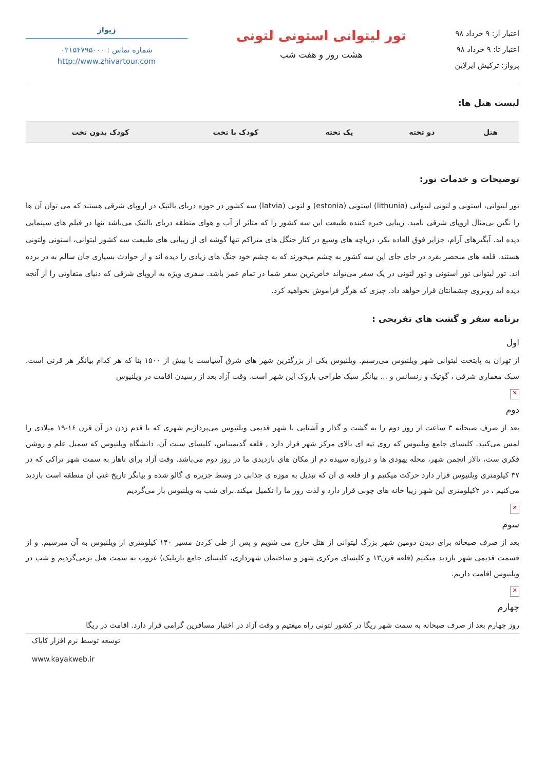اعتبار از: ۹ خرداد ۹۸
اعتبار تا: ۹ خرداد ۹۸
پرواز: ترکیش ایرلاین
تور لیتوانی استونی لتونی
هشت روز و هفت شب
ژیوار
شماره تماس : ۰۲۱۵۴۷۹۵۰۰۰
http://www.zhivartour.com
لیست هتل ها:
| هتل | دو تخته | یک تخته | کودک با تخت | کودک بدون تخت |
| --- | --- | --- | --- | --- |
توضیحات و خدمات تور:
تور لیتوانی، استونی و لتونی لیتوانی (lithunia) استونی (estonia) و لتونی (latvia) سه کشور در حوزه دریای بالتیک در اروپای شرقی هستند که می توان آن ها را نگین بی‌مثال اروپای شرقی نامید. زیبایی خیره کننده طبیعت این سه کشور را که متاثر از آب و هوای منطقه دریای بالتیک می‌باشد تنها در فیلم های سینمایی دیده اید. آبگیرهای آرام، جزایر فوق العاده بکر، دریاچه های وسیع در کنار جنگل های متراکم تنها گوشه ای از زیبایی های طبیعت سه کشور لیتوانی، استونی ولتونی هستند. قلعه های منحصر بفرد در جای جای این سه کشور به چشم میخورند که به چشم خود جنگ های زیادی را دیده اند و از حوادث بسیاری جان سالم به در برده اند. تور لیتوانی تور استونی و تور لتونی در یک سفر می‌تواند خاص‌ترین سفر شما در تمام عمر باشد. سفری ویژه به اروپای شرقی که دنیای متفاوتی را از آنجه دیده اید روبروی چشمانتان قرار خواهد داد. چیزی که هرگز فراموش نخواهید کرد.
برنامه سفر و گشت های تفریحی :
اول
از تهران به پایتخت لیتوانی شهر ویلنیوس می‌رسیم. ویلنیوس یکی از بزرگترین شهر های شرق آسیاست با بیش از ۱۵۰۰ بنا که هر کدام بیانگر هر قرنی است. سبک معماری شرقی ، گوتیک و رنسانس و ... بیانگر سبک طراحی باروک این شهر است. وقت آزاد بعد از رسیدن اقامت در ویلنیوس
✕
دوم
بعد از صرف صبحانه ۳ ساعت از روز دوم را به گشت و گذار و آشنایی با شهر قدیمی ویلنیوس می‌پردازیم شهری که با قدم زدن در آن قرن ۱۶-۱۹ میلادی را لمس می‌کنید. کلیسای جامع ویلنیوس که روی تپه ای بالای مرکز شهر قرار دارد , قلعه گدیمیناس، کلیسای سنت آن، دانشگاه ویلنیوس که سمبل علم و روشن فکری ست، تالار انجمن شهر، محله یهودی ها و دروازه سپیده دم از مکان های بازدیدی ما در روز دوم می‌باشد. وقت آزاد برای ناهار به سمت شهر تراکی که در ۳۷ کیلومتری ویلنیوس قرار دارد حرکت میکنیم و از قلعه ی آن که تبدیل به موزه ی جذابی در وسط جزیره ی گالو شده و بیانگر تاریخ غنی آن منطقه است بازدید می‌کنیم ، در ۲کیلومتری این شهر زیبا خانه های چوبی قرار دارد و لذت روز ما را تکمیل میکند.برای شب به ویلنیوس باز می‌گردیم
✕
سوم
بعد از صرف صبحانه برای دیدن دومین شهر بزرگ لیتوانی از هتل خارج می شویم و پس از طی کردن مسیر ۱۴۰ کیلومتری از ویلنیوس به آن میرسیم. و از قسمت قدیمی شهر بازدید میکنیم (قلعه قرن۱۳ و کلیسای مرکزی شهر و ساختمان شهرداری، کلیسای جامع بازیلیک) غروب به سمت هتل برمی‌گردیم و شب در ویلنیوس اقامت داریم.
✕
چهارم
روز چهارم بعد از صرف صبحانه به سمت شهر ریگا در کشور لتونی راه میفتیم و وقت آزاد در اختیار مسافرین گرامی قرار دارد. اقامت در ریگا
توسعه توسط نرم افزار کایاک
www.kayakweb.ir